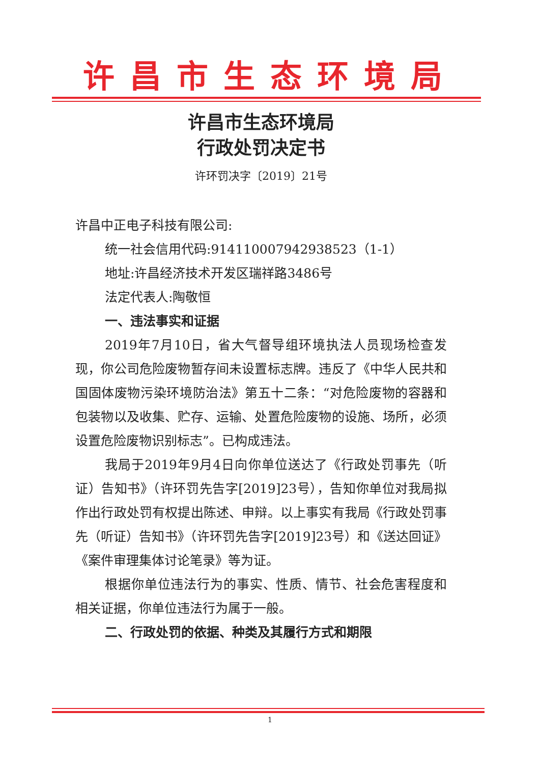许昌市生态环境局
许昌市生态环境局
行政处罚决定书
许环罚决字〔2019〕21号
许昌中正电子科技有限公司:
统一社会信用代码:914110007942938523（1-1）
地址:许昌经济技术开发区瑞祥路3486号
法定代表人:陶敬恒
一、违法事实和证据
2019年7月10日，省大气督导组环境执法人员现场检查发现，你公司危险废物暂存间未设置标志牌。违反了《中华人民共和国固体废物污染环境防治法》第五十二条：“对危险废物的容器和包装物以及收集、贮存、运输、处置危险废物的设施、场所，必须设置危险废物识别标志”。已构成违法。
我局于2019年9月4日向你单位送达了《行政处罚事先（听证）告知书》（许环罚先告字[2019]23号），告知你单位对我局拟作出行政处罚有权提出陈述、申辩。以上事实有我局《行政处罚事先（听证）告知书》（许环罚先告字[2019]23号）和《送达回证》《案件审理集体讨论笔录》等为证。
根据你单位违法行为的事实、性质、情节、社会危害程度和相关证据，你单位违法行为属于一般。
二、行政处罚的依据、种类及其履行方式和期限
1